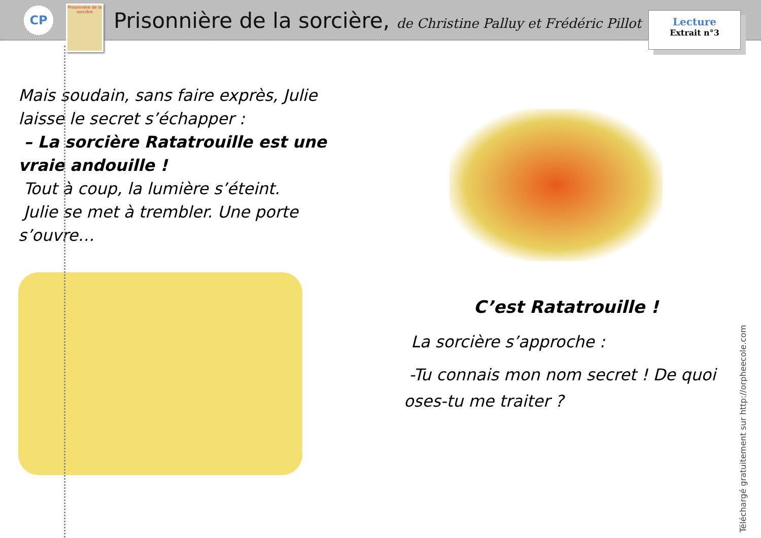CP
Prisonnière de la sorcière
Prisonnière de la sorcière, de Christine Palluy et Frédéric Pillot
Lecture
Extrait n°3
Mais soudain, sans faire exprès, Julie laisse le secret s’échapper :
– La sorcière Ratatrouille est une vraie andouille !
Tout à coup, la lumière s’éteint.
Julie se met à trembler. Une porte s’ouvre…
C’est Ratatrouille !
La sorcière s’approche :
-Tu connais mon nom secret ! De quoi oses-tu me traiter ?
Téléchargé gratuitement sur http://orpheecole.com